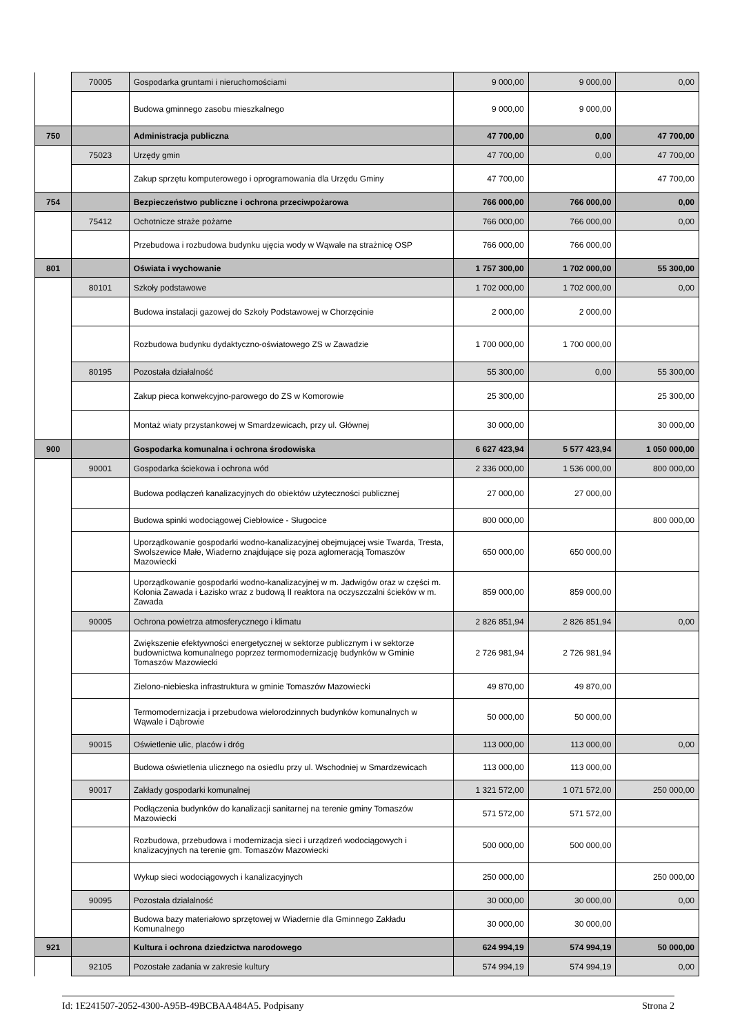| | 70005 | Gospodarka gruntami i nieruchomościami | 9 000,00 | 9 000,00 | 0,00 |
| | | Budowa gminnego zasobu mieszkalnego | 9 000,00 | 9 000,00 | |
| 750 | | Administracja publiczna | 47 700,00 | 0,00 | 47 700,00 |
| | 75023 | Urzędy gmin | 47 700,00 | 0,00 | 47 700,00 |
| | | Zakup sprzętu komputerowego i oprogramowania dla Urzędu Gminy | 47 700,00 | | 47 700,00 |
| 754 | | Bezpieczeństwo publiczne i ochrona przeciwpożarowa | 766 000,00 | 766 000,00 | 0,00 |
| | 75412 | Ochotnicze straże pożarne | 766 000,00 | 766 000,00 | 0,00 |
| | | Przebudowa i rozbudowa budynku ujęcia wody w Wąwale na strażnicę OSP | 766 000,00 | 766 000,00 | |
| 801 | | Oświata i wychowanie | 1 757 300,00 | 1 702 000,00 | 55 300,00 |
| | 80101 | Szkoły podstawowe | 1 702 000,00 | 1 702 000,00 | 0,00 |
| | | Budowa instalacji gazowej do Szkoły Podstawowej w Chorzęcinie | 2 000,00 | 2 000,00 | |
| | | Rozbudowa budynku dydaktyczno-oświatowego ZS w Zawadzie | 1 700 000,00 | 1 700 000,00 | |
| | 80195 | Pozostała działalność | 55 300,00 | 0,00 | 55 300,00 |
| | | Zakup pieca konwekcyjno-parowego do ZS w Komorowie | 25 300,00 | | 25 300,00 |
| | | Montaż wiaty przystankowej w Smardzewicach, przy ul. Głównej | 30 000,00 | | 30 000,00 |
| 900 | | Gospodarka komunalna i ochrona środowiska | 6 627 423,94 | 5 577 423,94 | 1 050 000,00 |
| | 90001 | Gospodarka ściekowa i ochrona wód | 2 336 000,00 | 1 536 000,00 | 800 000,00 |
| | | Budowa podłączeń kanalizacyjnych do obiektów użyteczności publicznej | 27 000,00 | 27 000,00 | |
| | | Budowa spinki wodociągowej Ciebłowice - Sługocice | 800 000,00 | | 800 000,00 |
| | | Uporządkowanie gospodarki wodno-kanalizacyjnej obejmującej wsie Twarda, Tresta, Swolszewice Małe, Wiaderno znajdujące się poza aglomeracją Tomaszów Mazowiecki | 650 000,00 | 650 000,00 | |
| | | Uporządkowanie gospodarki wodno-kanalizacyjnej w m. Jadwigów oraz w części m. Kolonia Zawada i Łazisko wraz z budową II reaktora na oczyszczalni ścieków w m. Zawada | 859 000,00 | 859 000,00 | |
| | 90005 | Ochrona powietrza atmosferycznego i klimatu | 2 826 851,94 | 2 826 851,94 | 0,00 |
| | | Zwiększenie efektywności energetycznej w sektorze publicznym i w sektorze budownictwa komunalnego poprzez termomodernizację budynków w Gminie Tomaszów Mazowiecki | 2 726 981,94 | 2 726 981,94 | |
| | | Zielono-niebieska infrastruktura w gminie Tomaszów Mazowiecki | 49 870,00 | 49 870,00 | |
| | | Termomodernizacja i przebudowa wielorodzinnych budynków komunalnych w Wąwale i Dąbrowie | 50 000,00 | 50 000,00 | |
| | 90015 | Oświetlenie ulic, placów i dróg | 113 000,00 | 113 000,00 | 0,00 |
| | | Budowa oświetlenia ulicznego na osiedlu przy ul. Wschodniej w Smardzewicach | 113 000,00 | 113 000,00 | |
| | 90017 | Zakłady gospodarki komunalnej | 1 321 572,00 | 1 071 572,00 | 250 000,00 |
| | | Podłączenia budynków do kanalizacji sanitarnej na terenie gminy Tomaszów Mazowiecki | 571 572,00 | 571 572,00 | |
| | | Rozbudowa, przebudowa i modernizacja sieci i urządzeń wodociągowych i knalizacyjnych na terenie gm. Tomaszów Mazowiecki | 500 000,00 | 500 000,00 | |
| | | Wykup sieci wodociągowych i kanalizacyjnych | 250 000,00 | | 250 000,00 |
| | 90095 | Pozostała działalność | 30 000,00 | 30 000,00 | 0,00 |
| | | Budowa bazy materiałowo sprzętowej w Wiadernie dla Gminnego Zakładu Komunalnego | 30 000,00 | 30 000,00 | |
| 921 | | Kultura i ochrona dziedzictwa narodowego | 624 994,19 | 574 994,19 | 50 000,00 |
| | 92105 | Pozostałe zadania w zakresie kultury | 574 994,19 | 574 994,19 | 0,00 |
Id: 1E241507-2052-4300-A95B-49BCBAA484A5. Podpisany Strona 2